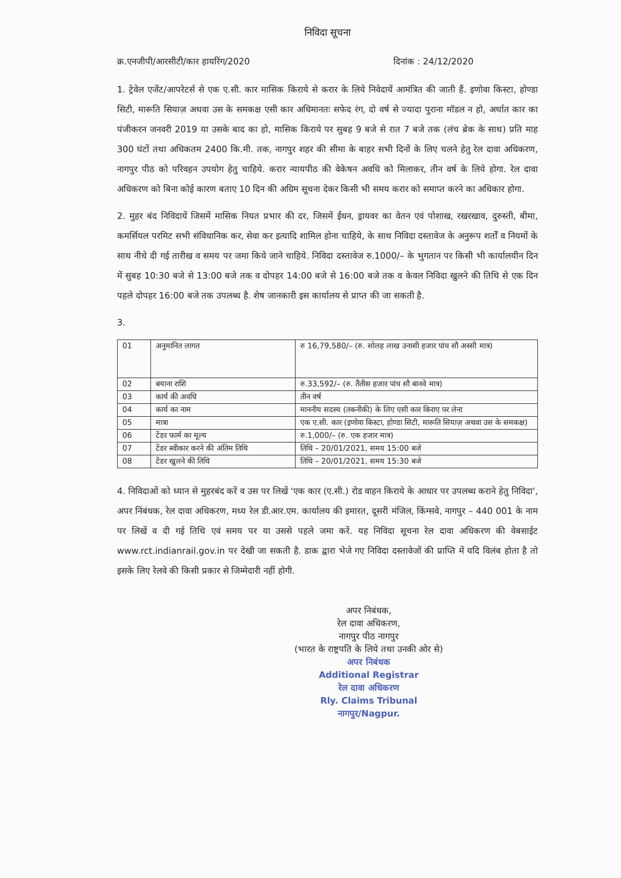निविदा सूचना
क्र.एनजीपी/आरसीटी/कार हायरिंग/2020 दिनांक : 24/12/2020
1. ट्रेवेल एजेंट/आपरेटर्स से एक ए.सी. कार मासिक किराये से करार के लिये निवेदायें आमंत्रित की जाती हैं. इणोवा किस्टा, होण्डा सिटी, मारूति सियाज़ अथवा उस के समकक्ष एसी कार अधिमानतः सफेद रंग, दो वर्ष से ज्यादा पुराना मॉडल न हो, अर्थात कार का पंजीकरन जनवरी 2019 या उसके बाद का हो, मासिक किराये पर सुबह 9 बजे से रात 7 बजे तक (लंच ब्रेक के साथ) प्रति माह 300 घंटों तथा अधिकतम 2400 कि.मी. तक, नागपुर शहर की सीमा के बाहर सभी दिनों के लिए चलने हेतु रेल दावा अधिकरण, नागपुर पीठ को परिवहन उपयोग हेतु चाहिये. करार न्यायपीठ की वेकेषन अवधि को मिलाकर, तीन वर्ष के लिये होगा. रेल दावा अधिकरण को बिना कोई कारण बताए 10 दिन की अग्रिम सूचना देकर किसी भी समय करार को समाप्त करने का अधिकार होगा.
2. मुहर बंद निविदायें जिसमें मासिक नियत प्रभार की दर, जिसमें ईंधन, ड्रायवर का वेतन एवं पोशाख, रखरखाव, दुरुस्ती, बीमा, कमर्सियल परमिट सभी संविधानिक कर, सेवा कर इत्यादि शामिल होना चाहिये, के साथ निविदा दस्तावेज के अनुरूप शर्तों व नियमों के साथ नीचे दी गई तारीख व समय पर जमा किये जाने चाहिये. निविदा दस्तावेज रु.1000/– के भुगतान पर किसी भी कार्यालयीन दिन में सुबह 10:30 बजे से 13:00 बजे तक व दोपहर 14:00 बजे से 16:00 बजे तक व केवल निविदा खुलने की तिथि से एक दिन पहले दोपहर 16:00 बजे तक उपलब्ध है. शेष जानकारी इस कार्यालय से प्राप्त की जा सकती है.
3.
| 01 | अनुमानित लागत | रु 16,79,580/– (रु. सोलह लाख उनासी हजार पांच सौ अस्सी मात्र) |
| 02 | बयाना राशि | रु.33,592/– (रु. तैंतीस हजार पांच सौ बानवे मात्र) |
| 03 | कार्य की अवधि | तीन वर्ष |
| 04 | कार्य का नाम | माननीय सदस्य (तकनीकी) के लिए एसी कार किराए पर लेना |
| 05 | मात्रा | एक ए.सी. कार (इणोवा किस्टा, होण्डा सिटी, मारूति सियाज़ अथवा उस के समकक्ष) |
| 06 | टेंडर फार्म का मूल्य | रु.1,000/– (रु. एक हजार मात्र) |
| 07 | टेंडर स्वीकार करने की अंतिम तिथि | तिथि – 20/01/2021, समय 15:00 बजे |
| 08 | टेंडर खुलने की तिथि | तिथि – 20/01/2021, समय 15:30 बजे |
4. निविदाओं को ध्यान से मुहरबंद करें व उस पर लिखें 'एक कार (ए.सी.) रोड वाहन किराये के आधार पर उपलब्ध कराने हेतु निविदा', अपर निंबंधक, रेल दावा अधिकरण, मध्य रेल डी.आर.एम. कार्यालय की इमारत, दूसरी मंजिल, किंग्सवे, नागपुर – 440 001 के नाम पर लिखें व दी गई तिथि एवं समय पर या उससे पहले जमा करें. यह निविदा सूचना रेल दावा अधिकरण की वेबसाईट www.rct.indianrail.gov.in पर देखी जा सकती है. डाक द्वारा भेजे गए निविदा दस्तावेजों की प्राप्ति में यदि विलंब होता है तो इसके लिए रेलवे की किसी प्रकार से जिम्मेदारी नहीं होगी.
अपर निबंधक,
रेल दावा अधिकरण,
नागपुर पीठ नागपुर
(भारत के राष्ट्रपति के लिये तथा उनकी ओर से)
अपर निबंधक
Additional Registrar
रेल दावा अधिकरण
Rly. Claims Tribunal
नागपुर/Nagpur.